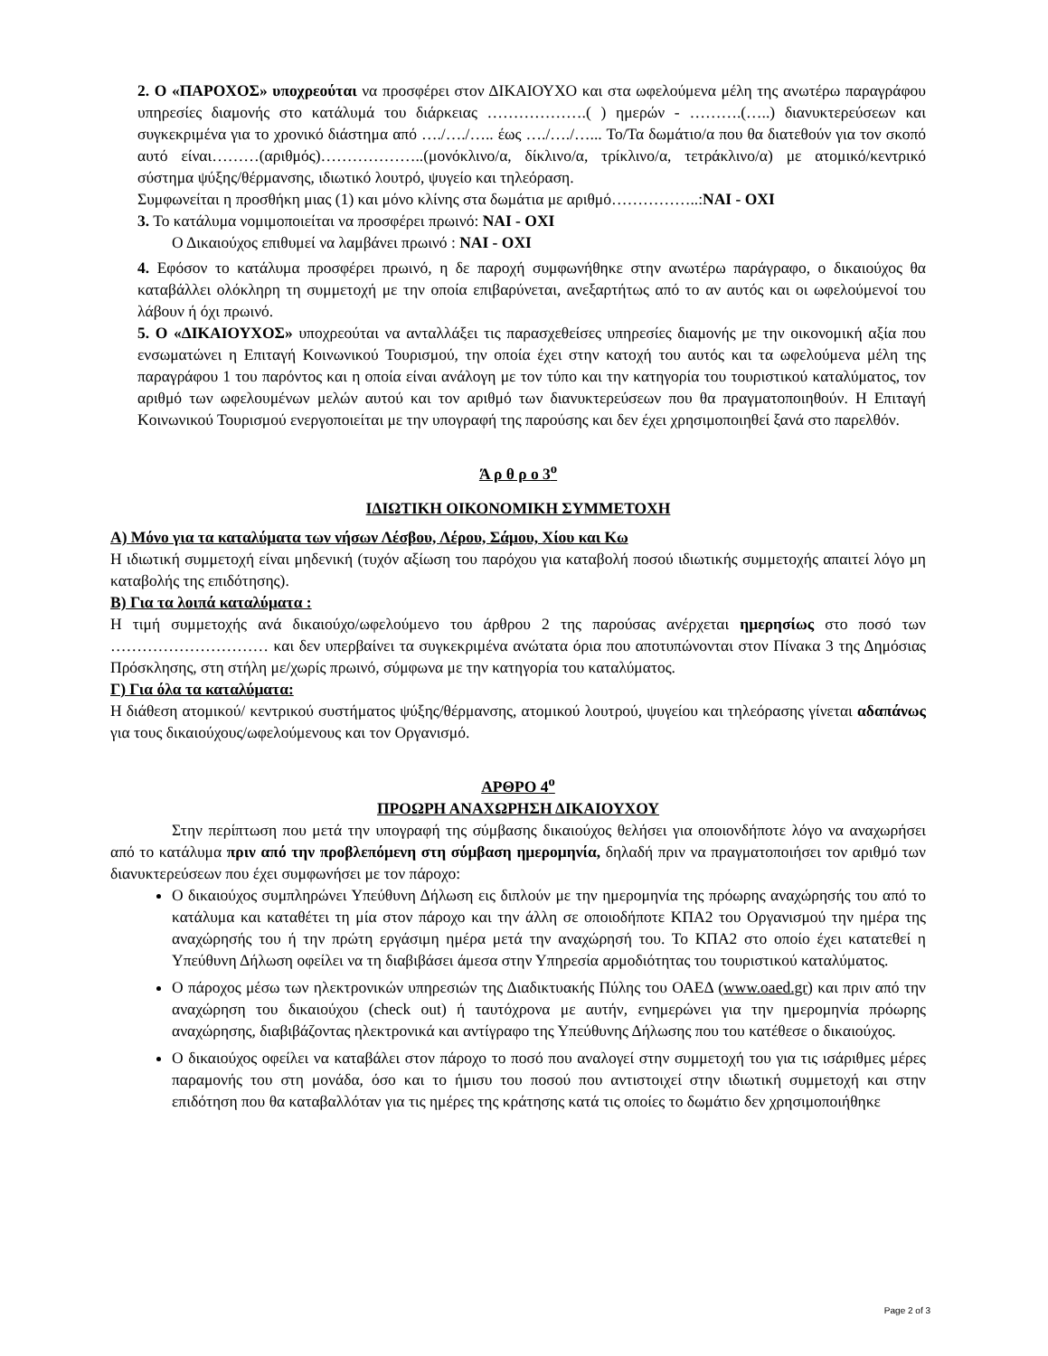2. Ο «ΠΑΡΟΧΟΣ» υποχρεούται να προσφέρει στον ΔΙΚΑΙΟΥΧΟ και στα ωφελούμενα μέλη της ανωτέρω παραγράφου υπηρεσίες διαμονής στο κατάλυμά του διάρκειας ……………….( ) ημερών - ……….(…..) διανυκτερεύσεων και συγκεκριμένα για το χρονικό διάστημα από …./…./….. έως …./…./…... Το/Τα δωμάτιο/α που θα διατεθούν για τον σκοπό αυτό είναι………(αριθμός)………………..(μονόκλινο/α, δίκλινο/α, τρίκλινο/α, τετράκλινο/α) με ατομικό/κεντρικό σύστημα ψύξης/θέρμανσης, ιδιωτικό λουτρό, ψυγείο και τηλεόραση.
Συμφωνείται η προσθήκη μιας (1) και μόνο κλίνης στα δωμάτια με αριθμό……………..:ΝΑΙ - ΟΧΙ
3. Το κατάλυμα νομιμοποιείται να προσφέρει πρωινό: ΝΑΙ - ΟΧΙ
Ο Δικαιούχος επιθυμεί να λαμβάνει πρωινό : ΝΑΙ - ΟΧΙ
4. Εφόσον το κατάλυμα προσφέρει πρωινό, η δε παροχή συμφωνήθηκε στην ανωτέρω παράγραφο, ο δικαιούχος θα καταβάλλει ολόκληρη τη συμμετοχή με την οποία επιβαρύνεται, ανεξαρτήτως από το αν αυτός και οι ωφελούμενοί του λάβουν ή όχι πρωινό.
5. Ο «ΔΙΚΑΙΟΥΧΟΣ» υποχρεούται να ανταλλάξει τις παρασχεθείσες υπηρεσίες διαμονής με την οικονομική αξία που ενσωματώνει η Επιταγή Κοινωνικού Τουρισμού, την οποία έχει στην κατοχή του αυτός και τα ωφελούμενα μέλη της παραγράφου 1 του παρόντος και η οποία είναι ανάλογη με τον τύπο και την κατηγορία του τουριστικού καταλύματος, τον αριθμό των ωφελουμένων μελών αυτού και τον αριθμό των διανυκτερεύσεων που θα πραγματοποιηθούν. Η Επιταγή Κοινωνικού Τουρισμού ενεργοποιείται με την υπογραφή της παρούσης και δεν έχει χρησιμοποιηθεί ξανά στο παρελθόν.
Ά ρ θ ρ ο 3<sup>ο</sup>
ΙΔΙΩΤΙΚΗ ΟΙΚΟΝΟΜΙΚΗ ΣΥΜΜΕΤΟΧΗ
Α) Μόνο για τα καταλύματα των νήσων Λέσβου, Λέρου, Σάμου, Χίου και Κω
Η ιδιωτική συμμετοχή είναι μηδενική (τυχόν αξίωση του παρόχου για καταβολή ποσού ιδιωτικής συμμετοχής απαιτεί λόγο μη καταβολής της επιδότησης).
Β) Για τα λοιπά καταλύματα :
Η τιμή συμμετοχής ανά δικαιούχο/ωφελούμενο του άρθρου 2 της παρούσας ανέρχεται ημερησίως στο ποσό των ………………………… και δεν υπερβαίνει τα συγκεκριμένα ανώτατα όρια που αποτυπώνονται στον Πίνακα 3 της Δημόσιας Πρόσκλησης, στη στήλη με/χωρίς πρωινό, σύμφωνα με την κατηγορία του καταλύματος.
Γ) Για όλα τα καταλύματα:
Η διάθεση ατομικού/ κεντρικού συστήματος ψύξης/θέρμανσης, ατομικού λουτρού, ψυγείου και τηλεόρασης γίνεται αδαπάνως για τους δικαιούχους/ωφελούμενους και τον Οργανισμό.
ΑΡΘΡΟ 4<sup>ο</sup>
ΠΡΟΩΡΗ ΑΝΑΧΩΡΗΣΗ ΔΙΚΑΙΟΥΧΟΥ
Στην περίπτωση που μετά την υπογραφή της σύμβασης δικαιούχος θελήσει για οποιονδήποτε λόγο να αναχωρήσει από το κατάλυμα πριν από την προβλεπόμενη στη σύμβαση ημερομηνία, δηλαδή πριν να πραγματοποιήσει τον αριθμό των διανυκτερεύσεων που έχει συμφωνήσει με τον πάροχο:
Ο δικαιούχος συμπληρώνει Υπεύθυνη Δήλωση εις διπλούν με την ημερομηνία της πρόωρης αναχώρησής του από το κατάλυμα και καταθέτει τη μία στον πάροχο και την άλλη σε οποιοδήποτε ΚΠΑ2 του Οργανισμού την ημέρα της αναχώρησής του ή την πρώτη εργάσιμη ημέρα μετά την αναχώρησή του. Το ΚΠΑ2 στο οποίο έχει κατατεθεί η Υπεύθυνη Δήλωση οφείλει να τη διαβιβάσει άμεσα στην Υπηρεσία αρμοδιότητας του τουριστικού καταλύματος.
Ο πάροχος μέσω των ηλεκτρονικών υπηρεσιών της Διαδικτυακής Πύλης του ΟΑΕΔ (www.oaed.gr) και πριν από την αναχώρηση του δικαιούχου (check out) ή ταυτόχρονα με αυτήν, ενημερώνει για την ημερομηνία πρόωρης αναχώρησης, διαβιβάζοντας ηλεκτρονικά και αντίγραφο της Υπεύθυνης Δήλωσης που του κατέθεσε ο δικαιούχος.
Ο δικαιούχος οφείλει να καταβάλει στον πάροχο το ποσό που αναλογεί στην συμμετοχή του για τις ισάριθμες μέρες παραμονής του στη μονάδα, όσο και το ήμισυ του ποσού που αντιστοιχεί στην ιδιωτική συμμετοχή και στην επιδότηση που θα καταβαλλόταν για τις ημέρες της κράτησης κατά τις οποίες το δωμάτιο δεν χρησιμοποιήθηκε
Page 2 of 3